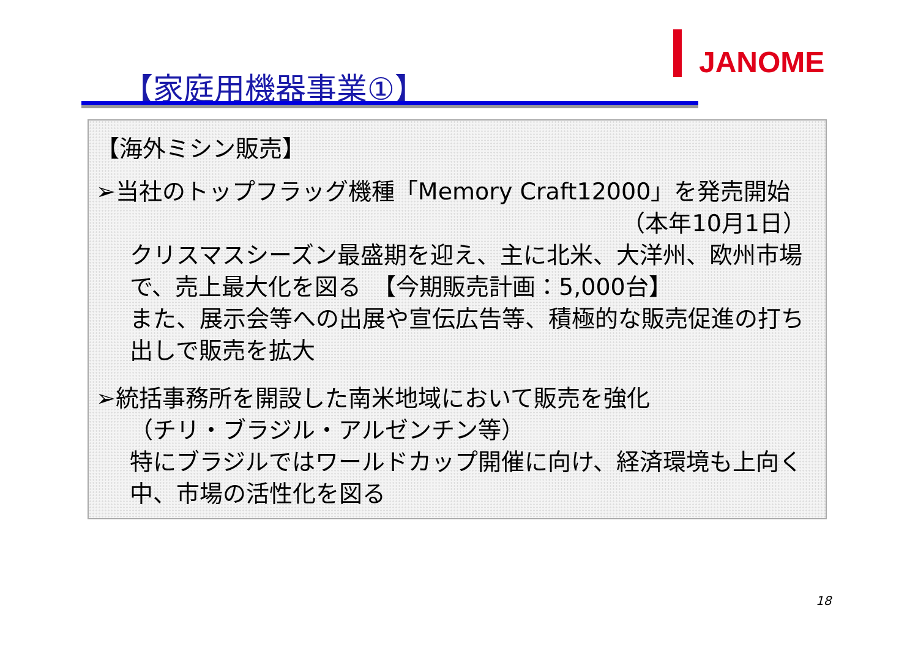JANOME
【家庭用機器事業①】
【海外ミシン販売】
➢当社のトップフラッグ機種「Memory Craft12000」を発売開始
（本年10月1日）
クリスマスシーズン最盛期を迎え、主に北米、大洋州、欧州市場で、売上最大化を図る　【今期販売計画：5,000台】
また、展示会等への出展や宣伝広告等、積極的な販売促進の打ち出しで販売を拡大
➢統括事務所を開設した南米地域において販売を強化
（チリ・ブラジル・アルゼンチン等）
特にブラジルではワールドカップ開催に向け、経済環境も上向く中、市場の活性化を図る
18